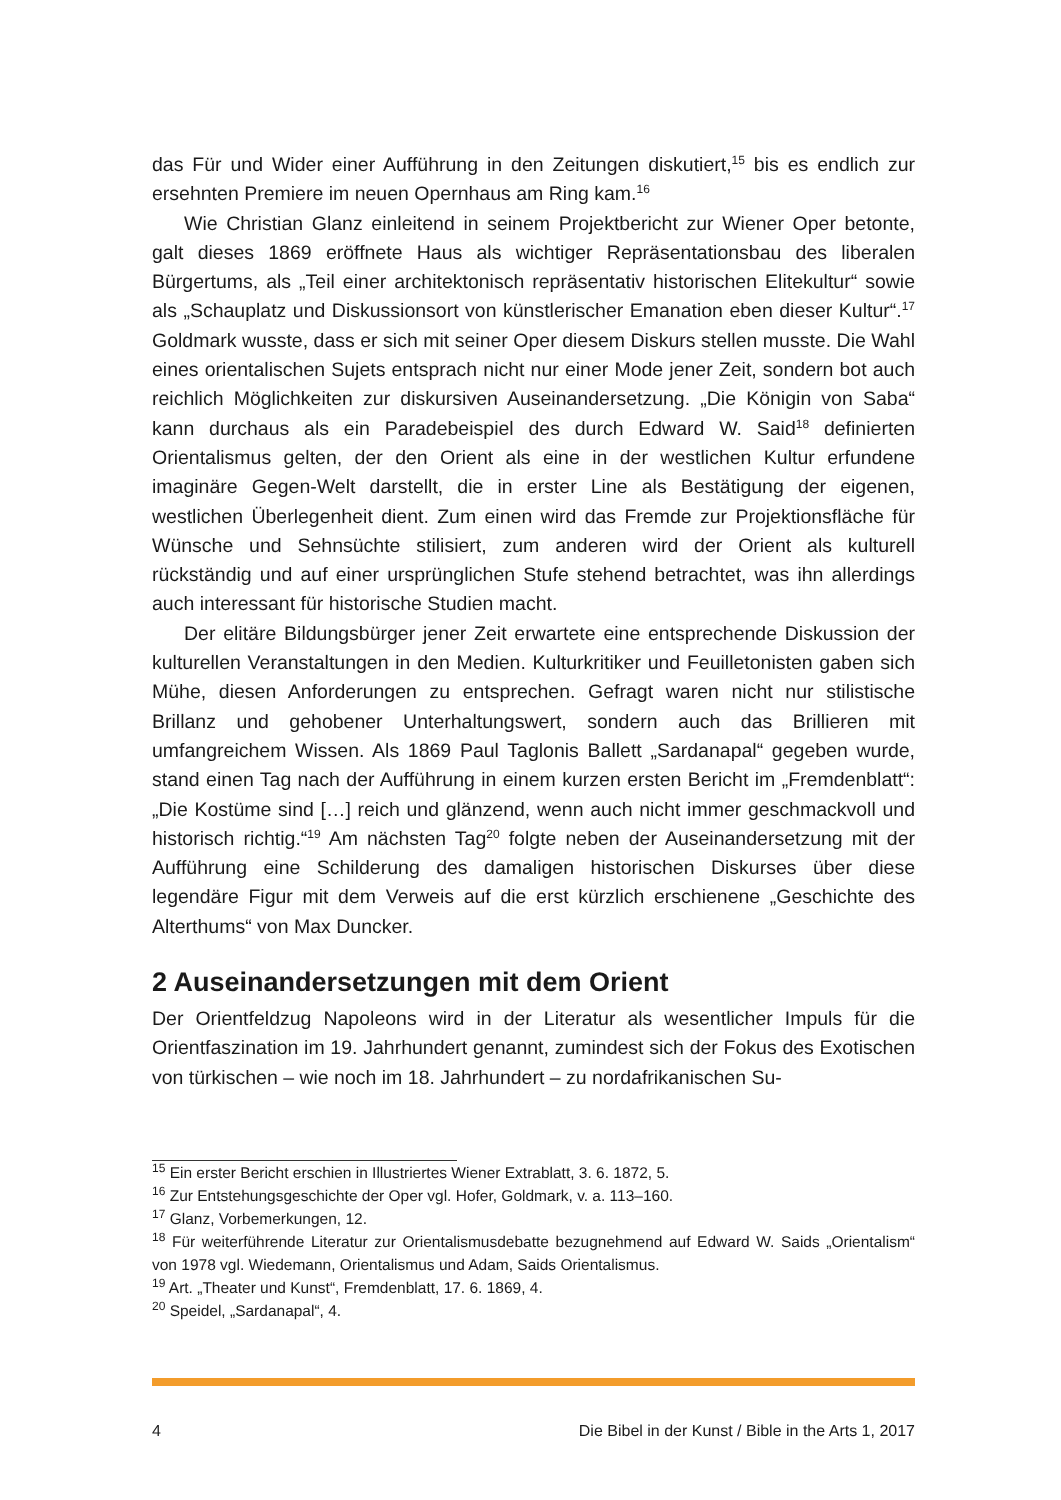das Für und Wider einer Aufführung in den Zeitungen diskutiert,<sup>15</sup> bis es endlich zur ersehnten Premiere im neuen Opernhaus am Ring kam.<sup>16</sup>
Wie Christian Glanz einleitend in seinem Projektbericht zur Wiener Oper betonte, galt dieses 1869 eröffnete Haus als wichtiger Repräsentationsbau des liberalen Bürgertums, als „Teil einer architektonisch repräsentativ historischen Elitekultur“ sowie als „Schauplatz und Diskussionsort von künstlerischer Emanation eben dieser Kultur“.<sup>17</sup> Goldmark wusste, dass er sich mit seiner Oper diesem Diskurs stellen musste. Die Wahl eines orientalischen Sujets entsprach nicht nur einer Mode jener Zeit, sondern bot auch reichlich Möglichkeiten zur diskursiven Auseinandersetzung. „Die Königin von Saba“ kann durchaus als ein Paradebeispiel des durch Edward W. Said<sup>18</sup> definierten Orientalismus gelten, der den Orient als eine in der westlichen Kultur erfundene imaginäre Gegen-Welt darstellt, die in erster Line als Bestätigung der eigenen, westlichen Überlegenheit dient. Zum einen wird das Fremde zur Projektionsfläche für Wünsche und Sehnsüchte stilisiert, zum anderen wird der Orient als kulturell rückständig und auf einer ursprünglichen Stufe stehend betrachtet, was ihn allerdings auch interessant für historische Studien macht.
Der elitäre Bildungsbürger jener Zeit erwartete eine entsprechende Diskussion der kulturellen Veranstaltungen in den Medien. Kulturkritiker und Feuilletonisten gaben sich Mühe, diesen Anforderungen zu entsprechen. Gefragt waren nicht nur stilistische Brillanz und gehobener Unterhaltungswert, sondern auch das Brillieren mit umfangreichem Wissen. Als 1869 Paul Taglonis Ballett „Sardanapal“ gegeben wurde, stand einen Tag nach der Aufführung in einem kurzen ersten Bericht im „Fremdenblatt“: „Die Kostüme sind […] reich und glänzend, wenn auch nicht immer geschmackvoll und historisch richtig.“<sup>19</sup> Am nächsten Tag<sup>20</sup> folgte neben der Auseinandersetzung mit der Aufführung eine Schilderung des damaligen historischen Diskurses über diese legendäre Figur mit dem Verweis auf die erst kürzlich erschienene „Geschichte des Alterthums“ von Max Duncker.
2 Auseinandersetzungen mit dem Orient
Der Orientfeldzug Napoleons wird in der Literatur als wesentlicher Impuls für die Orientfaszination im 19. Jahrhundert genannt, zumindest sich der Fokus des Exotischen von türkischen – wie noch im 18. Jahrhundert – zu nordafrikanischen Su-
<sup>15</sup> Ein erster Bericht erschien in Illustriertes Wiener Extrablatt, 3. 6. 1872, 5.
<sup>16</sup> Zur Entstehungsgeschichte der Oper vgl. Hofer, Goldmark, v. a. 113–160.
<sup>17</sup> Glanz, Vorbemerkungen, 12.
<sup>18</sup> Für weiterführende Literatur zur Orientalismusdebatte bezugnehmend auf Edward W. Saids „Orientalism“ von 1978 vgl. Wiedemann, Orientalismus und Adam, Saids Orientalismus.
<sup>19</sup> Art. „Theater und Kunst“, Fremdenblatt, 17. 6. 1869, 4.
<sup>20</sup> Speidel, „Sardanapal“, 4.
4 Die Bibel in der Kunst / Bible in the Arts 1, 2017